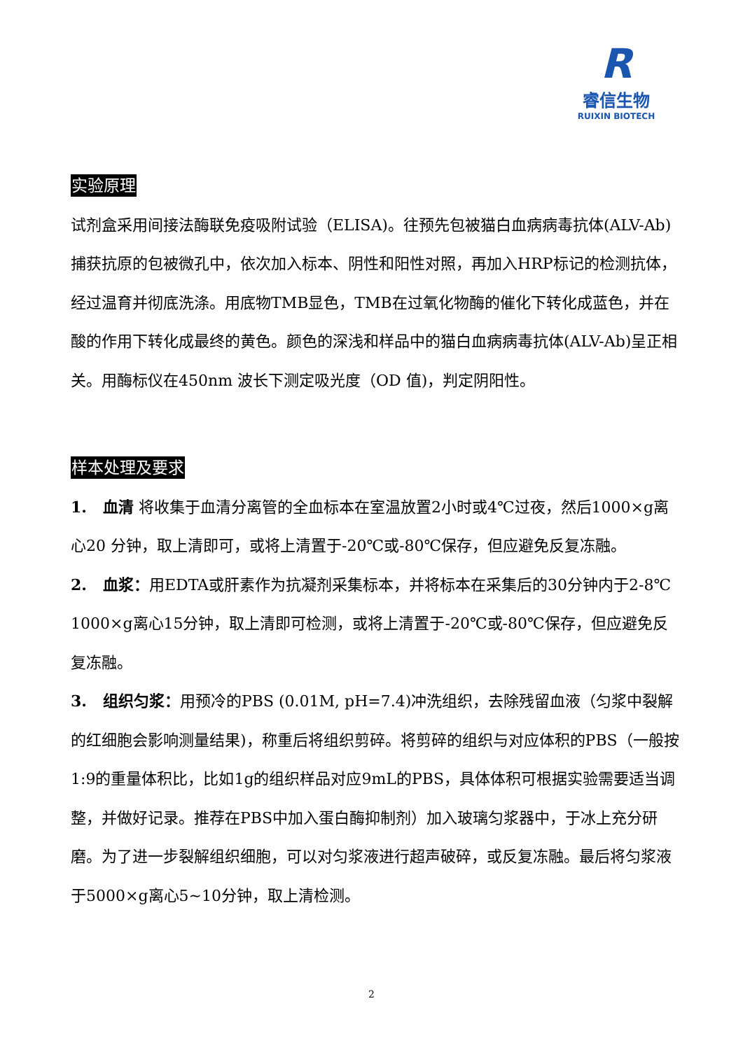R
睿信生物
RUIXIN BIOTECH
实验原理
试剂盒采用间接法酶联免疫吸附试验（ELISA)。往预先包被猫白血病病毒抗体(ALV-Ab)捕获抗原的包被微孔中，依次加入标本、阴性和阳性对照，再加入HRP标记的检测抗体，经过温育并彻底洗涤。用底物TMB显色，TMB在过氧化物酶的催化下转化成蓝色，并在酸的作用下转化成最终的黄色。颜色的深浅和样品中的猫白血病病毒抗体(ALV-Ab)呈正相关。用酶标仪在450nm 波长下测定吸光度（OD 值)，判定阴阳性。
样本处理及要求
1. 血清 将收集于血清分离管的全血标本在室温放置2小时或4℃过夜，然后1000×g离心20 分钟，取上清即可，或将上清置于-20℃或-80℃保存，但应避免反复冻融。
2. 血浆：用EDTA或肝素作为抗凝剂采集标本，并将标本在采集后的30分钟内于2-8℃ 1000×g离心15分钟，取上清即可检测，或将上清置于-20℃或-80℃保存，但应避免反复冻融。
3. 组织匀浆：用预冷的PBS (0.01M, pH=7.4)冲洗组织，去除残留血液（匀浆中裂解的红细胞会影响测量结果)，称重后将组织剪碎。将剪碎的组织与对应体积的PBS（一般按1:9的重量体积比，比如1g的组织样品对应9mL的PBS，具体体积可根据实验需要适当调整，并做好记录。推荐在PBS中加入蛋白酶抑制剂）加入玻璃匀浆器中，于冰上充分研磨。为了进一步裂解组织细胞，可以对匀浆液进行超声破碎，或反复冻融。最后将匀浆液于5000×g离心5~10分钟，取上清检测。
2